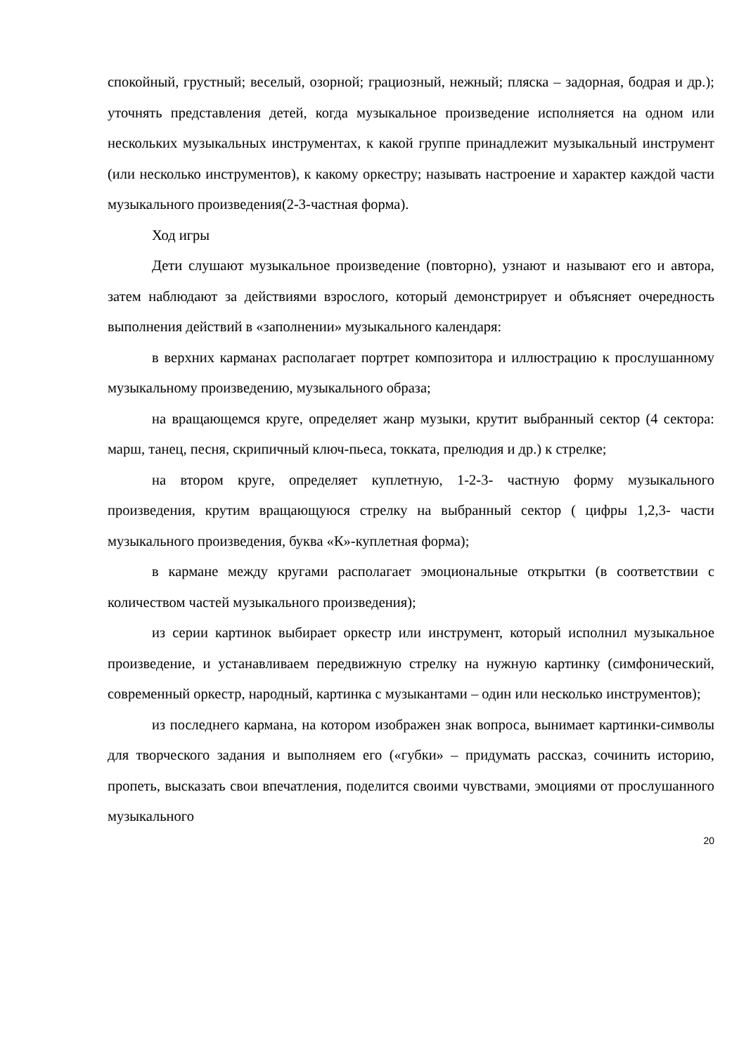спокойный, грустный; веселый, озорной; грациозный, нежный; пляска – задорная, бодрая и др.); уточнять представления детей, когда музыкальное произведение исполняется на одном или нескольких музыкальных инструментах, к какой группе принадлежит музыкальный инструмент (или несколько инструментов), к какому оркестру; называть настроение и характер каждой части музыкального произведения(2-3-частная форма).
Ход игры
Дети слушают музыкальное произведение (повторно), узнают и называют его и автора, затем наблюдают за действиями взрослого, который демонстрирует и объясняет очередность выполнения действий в «заполнении» музыкального календаря:
в верхних карманах располагает портрет композитора и иллюстрацию к прослушанному музыкальному произведению, музыкального образа;
на вращающемся круге, определяет жанр музыки, крутит выбранный сектор (4 сектора: марш, танец, песня, скрипичный ключ-пьеса, токката, прелюдия и др.) к стрелке;
на втором круге, определяет куплетную, 1-2-3- частную форму музыкального произведения, крутим вращающуюся стрелку на выбранный сектор ( цифры 1,2,3- части музыкального произведения, буква «К»-куплетная форма);
в кармане между кругами располагает эмоциональные открытки (в соответствии с количеством частей музыкального произведения);
из серии картинок выбирает оркестр или инструмент, который исполнил музыкальное произведение, и устанавливаем передвижную стрелку на нужную картинку (симфонический, современный оркестр, народный, картинка с музыкантами – один или несколько инструментов);
из последнего кармана, на котором изображен знак вопроса, вынимает картинки-символы для творческого задания и выполняем его («губки» – придумать рассказ, сочинить историю, пропеть, высказать свои впечатления, поделится своими чувствами, эмоциями от прослушанного музыкального
20